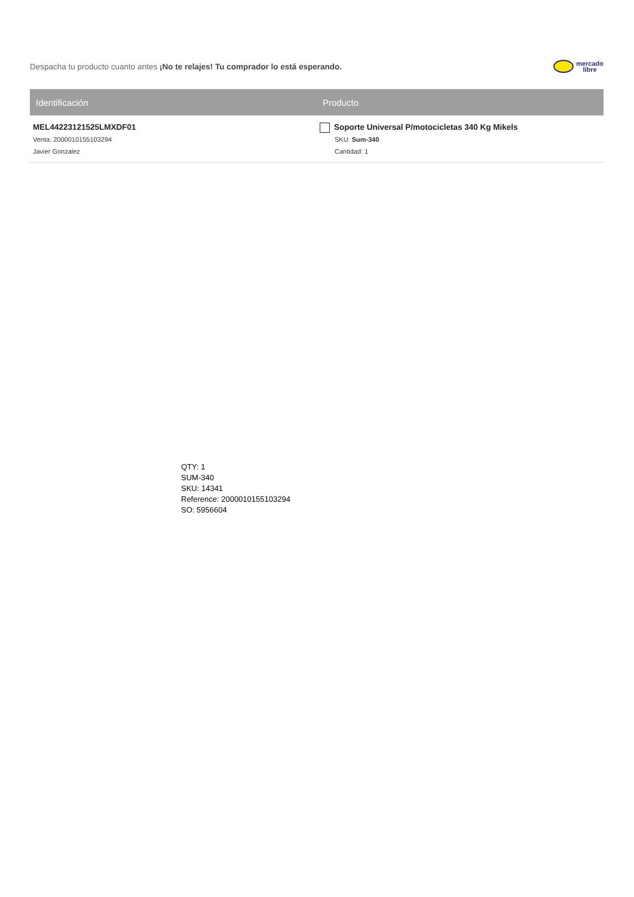Despacha tu producto cuanto antes ¡No te relajes! Tu comprador lo está esperando.
mercado
libre
| Identificación | Producto |
| --- | --- |
| MEL44223121525LMXDF01 Venta: 2000010155103294 Javier Gonzalez | Soporte Universal P/motocicletas 340 Kg Mikels SKU: Sum-340 Cantidad: 1 |
QTY: 1
SUM-340
SKU: 14341
Reference: 2000010155103294
SO: 5956604